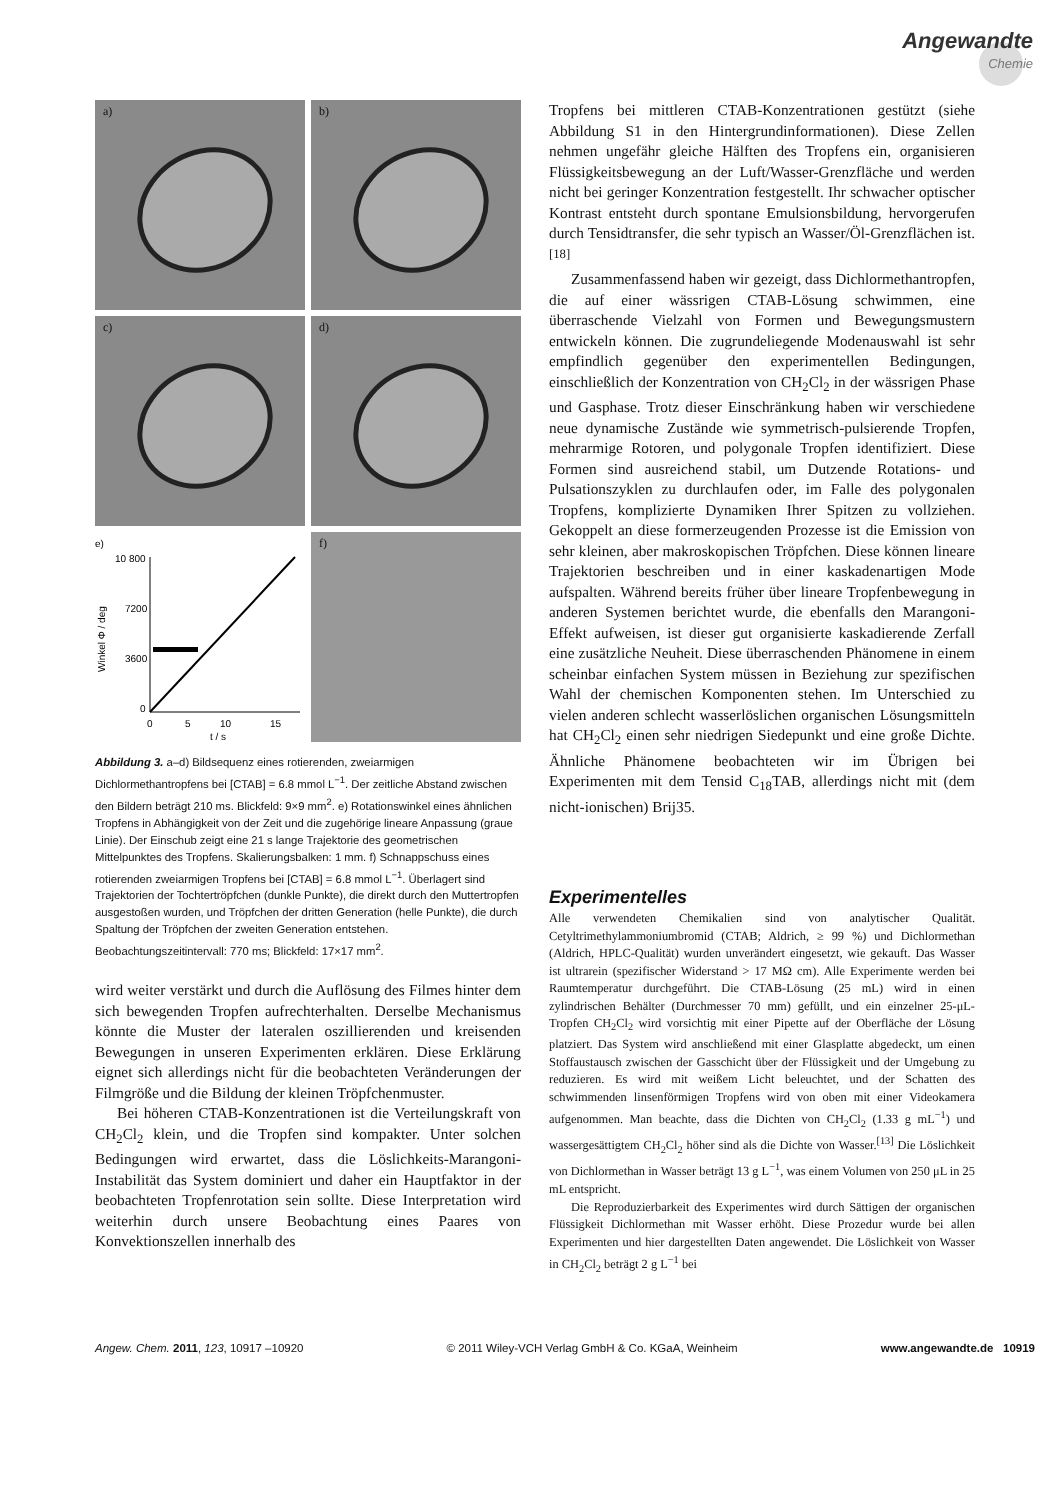Angewandte
Chemie
a)
b)
c)
d)
e)
10 800
7200
3600
0
Winkel Φ / deg
0
5
10
15
t / s
f)
Abbildung 3. a–d) Bildsequenz eines rotierenden, zweiarmigen Dichlormethantropfens bei [CTAB] = 6.8 mmol L<sup>−1</sup>. Der zeitliche Abstand zwischen den Bildern beträgt 210 ms. Blickfeld: 9×9 mm<sup>2</sup>. e) Rotationswinkel eines ähnlichen Tropfens in Abhängigkeit von der Zeit und die zugehörige lineare Anpassung (graue Linie). Der Einschub zeigt eine 21 s lange Trajektorie des geometrischen Mittelpunktes des Tropfens. Skalierungsbalken: 1 mm. f) Schnappschuss eines rotierenden zweiarmigen Tropfens bei [CTAB] = 6.8 mmol L<sup>−1</sup>. Überlagert sind Trajektorien der Tochtertröpfchen (dunkle Punkte), die direkt durch den Muttertropfen ausgestoßen wurden, und Tröpfchen der dritten Generation (helle Punkte), die durch Spaltung der Tröpfchen der zweiten Generation entstehen. Beobachtungszeitintervall: 770 ms; Blickfeld: 17×17 mm<sup>2</sup>.
wird weiter verstärkt und durch die Auflösung des Filmes hinter dem sich bewegenden Tropfen aufrechterhalten. Derselbe Mechanismus könnte die Muster der lateralen oszillierenden und kreisenden Bewegungen in unseren Experimenten erklären. Diese Erklärung eignet sich allerdings nicht für die beobachteten Veränderungen der Filmgröße und die Bildung der kleinen Tröpfchenmuster.
Bei höheren CTAB-Konzentrationen ist die Verteilungskraft von CH<sub>2</sub>Cl<sub>2</sub> klein, und die Tropfen sind kompakter. Unter solchen Bedingungen wird erwartet, dass die Löslichkeits-Marangoni-Instabilität das System dominiert und daher ein Hauptfaktor in der beobachteten Tropfenrotation sein sollte. Diese Interpretation wird weiterhin durch unsere Beobachtung eines Paares von Konvektionszellen innerhalb des
Tropfens bei mittleren CTAB-Konzentrationen gestützt (siehe Abbildung S1 in den Hintergrundinformationen). Diese Zellen nehmen ungefähr gleiche Hälften des Tropfens ein, organisieren Flüssigkeitsbewegung an der Luft/Wasser-Grenzfläche und werden nicht bei geringer Konzentration festgestellt. Ihr schwacher optischer Kontrast entsteht durch spontane Emulsionsbildung, hervorgerufen durch Tensidtransfer, die sehr typisch an Wasser/Öl-Grenzflächen ist.<sup>[18]</sup>
Zusammenfassend haben wir gezeigt, dass Dichlormethantropfen, die auf einer wässrigen CTAB-Lösung schwimmen, eine überraschende Vielzahl von Formen und Bewegungsmustern entwickeln können. Die zugrundeliegende Modenauswahl ist sehr empfindlich gegenüber den experimentellen Bedingungen, einschließlich der Konzentration von CH<sub>2</sub>Cl<sub>2</sub> in der wässrigen Phase und Gasphase. Trotz dieser Einschränkung haben wir verschiedene neue dynamische Zustände wie symmetrisch-pulsierende Tropfen, mehrarmige Rotoren, und polygonale Tropfen identifiziert. Diese Formen sind ausreichend stabil, um Dutzende Rotations- und Pulsationszyklen zu durchlaufen oder, im Falle des polygonalen Tropfens, komplizierte Dynamiken Ihrer Spitzen zu vollziehen. Gekoppelt an diese formerzeugenden Prozesse ist die Emission von sehr kleinen, aber makroskopischen Tröpfchen. Diese können lineare Trajektorien beschreiben und in einer kaskadenartigen Mode aufspalten. Während bereits früher über lineare Tropfenbewegung in anderen Systemen berichtet wurde, die ebenfalls den Marangoni-Effekt aufweisen, ist dieser gut organisierte kaskadierende Zerfall eine zusätzliche Neuheit. Diese überraschenden Phänomene in einem scheinbar einfachen System müssen in Beziehung zur spezifischen Wahl der chemischen Komponenten stehen. Im Unterschied zu vielen anderen schlecht wasserlöslichen organischen Lösungsmitteln hat CH<sub>2</sub>Cl<sub>2</sub> einen sehr niedrigen Siedepunkt und eine große Dichte. Ähnliche Phänomene beobachteten wir im Übrigen bei Experimenten mit dem Tensid C<sub>18</sub>TAB, allerdings nicht mit (dem nicht-ionischen) Brij35.
Experimentelles
Alle verwendeten Chemikalien sind von analytischer Qualität. Cetyltrimethylammoniumbromid (CTAB; Aldrich, ≥ 99 %) und Dichlormethan (Aldrich, HPLC-Qualität) wurden unverändert eingesetzt, wie gekauft. Das Wasser ist ultrarein (spezifischer Widerstand > 17 MΩ cm). Alle Experimente werden bei Raumtemperatur durchgeführt. Die CTAB-Lösung (25 mL) wird in einen zylindrischen Behälter (Durchmesser 70 mm) gefüllt, und ein einzelner 25-μL-Tropfen CH<sub>2</sub>Cl<sub>2</sub> wird vorsichtig mit einer Pipette auf der Oberfläche der Lösung platziert. Das System wird anschließend mit einer Glasplatte abgedeckt, um einen Stoffaustausch zwischen der Gasschicht über der Flüssigkeit und der Umgebung zu reduzieren. Es wird mit weißem Licht beleuchtet, und der Schatten des schwimmenden linsenförmigen Tropfens wird von oben mit einer Videokamera aufgenommen. Man beachte, dass die Dichten von CH<sub>2</sub>Cl<sub>2</sub> (1.33 g mL<sup>−1</sup>) und wassergesättigtem CH<sub>2</sub>Cl<sub>2</sub> höher sind als die Dichte von Wasser.<sup>[13]</sup> Die Löslichkeit von Dichlormethan in Wasser beträgt 13 g L<sup>−1</sup>, was einem Volumen von 250 μL in 25 mL entspricht.
Die Reproduzierbarkeit des Experimentes wird durch Sättigen der organischen Flüssigkeit Dichlormethan mit Wasser erhöht. Diese Prozedur wurde bei allen Experimenten und hier dargestellten Daten angewendet. Die Löslichkeit von Wasser in CH<sub>2</sub>Cl<sub>2</sub> beträgt 2 g L<sup>−1</sup> bei
Angew. Chem. 2011, 123, 10917 –10920 © 2011 Wiley-VCH Verlag GmbH & Co. KGaA, Weinheim www.angewandte.de 10919